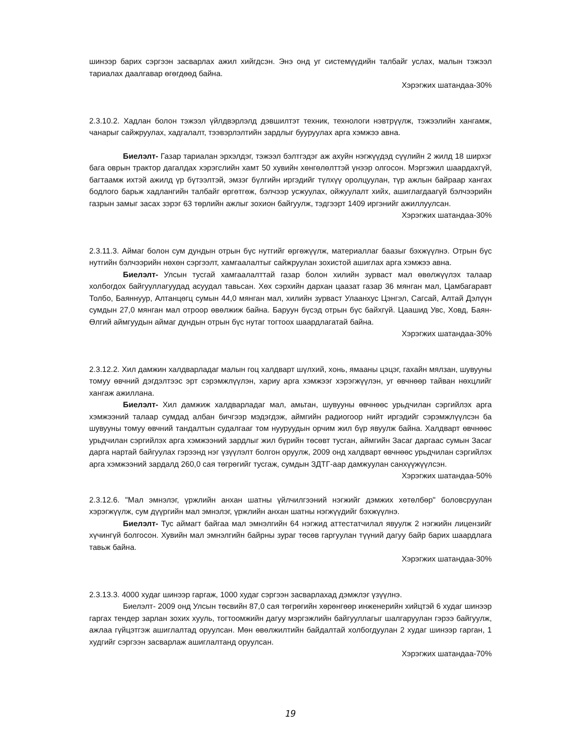шинээр барих сэргээн засварлах ажил хийгдсэн. Энэ онд уг системүүдийн талбайг услах, малын тэжээл тариалах даалгавар өгөгдөөд байна.
Хэрэгжих шатандаа-30%
2.3.10.2. Хадлан болон тэжээл үйлдвэрлэлд дэвшилтэт техник, технологи нэвтрүүлж, тэжээлийн хангамж, чанарыг сайжруулах, хадгалалт, тээвэрлэлтийн зардлыг бууруулах арга хэмжээ авна.
Биелэлт- Газар тариалан эрхэлдэг, тэжээл бэлтгэдэг аж ахуйн нэгжүүдэд сүүлийн 2 жилд 18 ширхэг бага оврын трактор дагалдах хэрэгслийн хамт 50 хувийн хөнгөлөлттэй үнээр олгосон. Мэргэжил шаардахгүй, багтаамж ихтэй ажилд үр бүтээлтэй, эмзэг бүлгийн иргэдийг түлхүү оролцуулан, түр ажлын байраар хангах бодлого барьж хадлангийн талбайг өргөтгөж, бэлчээр усжуулах, ойжуулалт хийх, ашиглагдаагүй бэлчээрийн газрын замыг засах зэрэг 63 төрлийн ажлыг зохион байгуулж, тэдгээрт 1409 иргэнийг ажиллуулсан.
Хэрэгжих шатандаа-30%
2.3.11.3. Аймаг болон сум дундын отрын бүс нутгийг өргөжүүлж, материаллаг баазыг бэхжүүлнэ. Отрын бүс нутгийн бэлчээрийн нөхөн сэргээлт, хамгаалалтыг сайжруулан зохистой ашиглах арга хэмжээ авна.
Биелэлт- Улсын тусгай хамгаалалттай газар болон хилийн зурваст мал өвөлжүүлэх талаар холбогдох байгууллагуудад асуудал тавьсан. Хөх сэрхийн дархан цаазат газар 36 мянган мал, Цамбагаравт Толбо, Баяннуур, Алтанцөгц сумын 44,0 мянган мал, хилийн зурваст Улаанхус Цэнгэл, Сагсай, Алтай Дэлүүн сумдын 27,0 мянган мал отроор өвөлжиж байна. Баруун бүсэд отрын бүс байхгүй. Цаашид Увс, Ховд, Баян-Өлгий аймгуудын аймаг дундын отрын бүс нутаг тогтоох шаардлагатай байна.
Хэрэгжих шатандаа-30%
2.3.12.2. Хил дамжин халдварладаг малын гоц халдварт шүлхий, хонь, ямааны цэцэг, гахайн мялзан, шувууны томуу өвчний дэгдэлтээс эрт сэрэмжлүүлэн, хариу арга хэмжээг хэрэгжүүлэн, уг өвчнөөр тайван нөхцлийг хангаж ажиллана.
Биелэлт- Хил дамжиж халдварладаг мал, амьтан, шувууны өвчнөөс урьдчилан сэргийлэх арга хэмжээний талаар сумдад албан бичгээр мэдэгдэж, аймгийн радиогоор нийт иргэдийг сэрэмжлүүлсэн ба шувууны томуу өвчний тандалтын судалгааг том нууруудын орчим жил бүр явуулж байна. Халдварт өвчнөөс урьдчилан сэргийлэх арга хэмжээний зардлыг жил бүрийн төсөвт тусган, аймгийн Засаг даргаас сумын Засаг дарга нартай байгуулах гэрээнд нэг үзүүлэлт болгон оруулж, 2009 онд халдварт өвчнөөс урьдчилан сэргийлэх арга хэмжээний зардалд 260,0 сая төгрөгийг тусгаж, сумдын ЗДТГ-аар дамжуулан санхүүжүүлсэн.
Хэрэгжих шатандаа-50%
2.3.12.6. "Мал эмнэлэг, үржлийн анхан шатны үйлчилгээний нэгжийг дэмжих хөтөлбөр" боловсруулан хэрэгжүүлж, сум дүүргийн мал эмнэлэг, үржлийн анхан шатны нэгжүүдийг бэхжүүлнэ.
Биелэлт- Тус аймагт байгаа мал эмнэлгийн 64 нэгжид аттестатчилал явуулж 2 нэгжийн лицензийг хүчингүй болгосон. Хувийн мал эмнэлгийн байрны зураг төсөв гаргуулан түүний дагуу байр барих шаардлага тавьж байна.
Хэрэгжих шатандаа-30%
2.3.13.3. 4000 худаг шинээр гаргаж, 1000 худаг сэргээн засварлахад дэмжлэг үзүүлнэ.
Биелэлт- 2009 онд Улсын төсвийн 87,0 сая төгрөгийн хөрөнгөөр инженерийн хийцтэй 6 худаг шинээр гаргах тендер зарлан зохих хууль, тогтоомжийн дагуу мэргэжлийн байгууллагыг шалгаруулан гэрээ байгуулж, ажлаа гүйцэтгэж ашиглалтад оруулсан. Мөн өвөлжилтийн байдалтай холбогдуулан 2 худаг шинээр гарган, 1 худгийг сэргээн засварлаж ашиглалтанд оруулсан.
Хэрэгжих шатандаа-70%
19